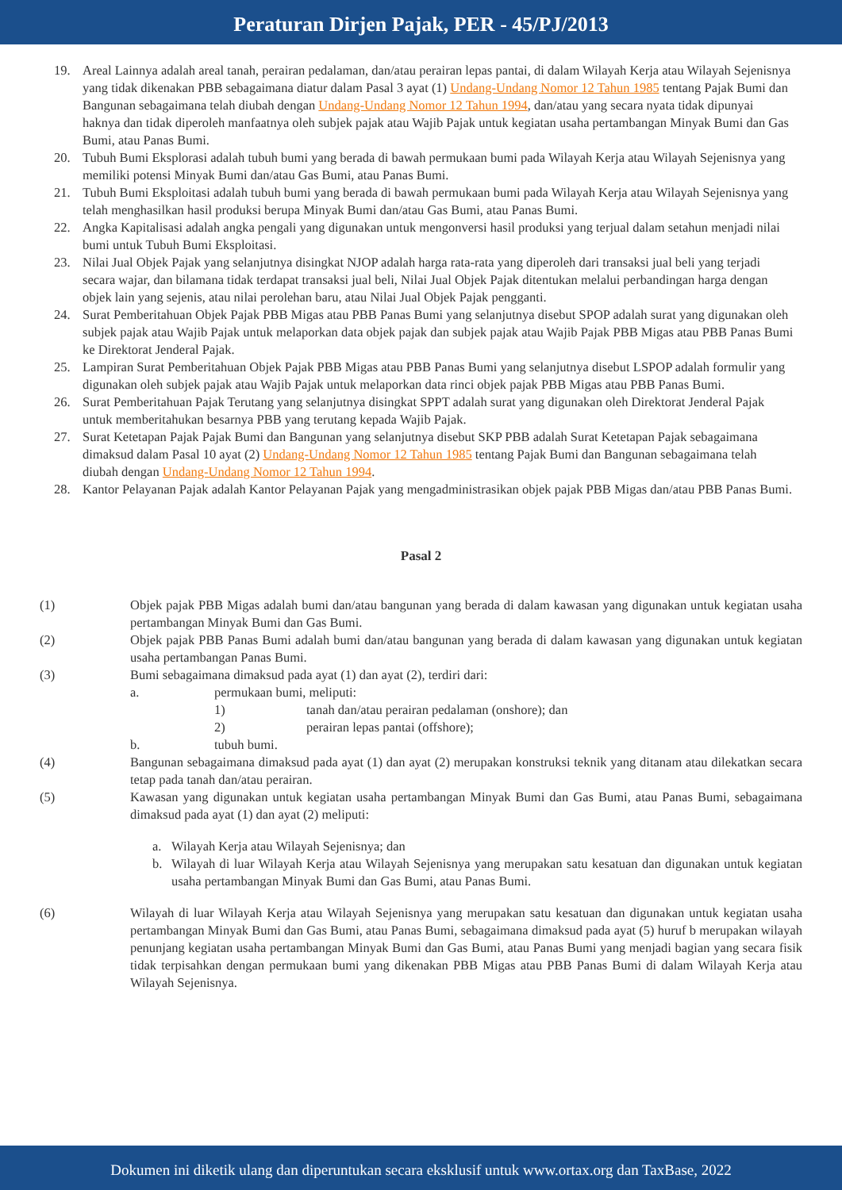Peraturan Dirjen Pajak, PER - 45/PJ/2013
19. Areal Lainnya adalah areal tanah, perairan pedalaman, dan/atau perairan lepas pantai, di dalam Wilayah Kerja atau Wilayah Sejenisnya yang tidak dikenakan PBB sebagaimana diatur dalam Pasal 3 ayat (1) Undang-Undang Nomor 12 Tahun 1985 tentang Pajak Bumi dan Bangunan sebagaimana telah diubah dengan Undang-Undang Nomor 12 Tahun 1994, dan/atau yang secara nyata tidak dipunyai haknya dan tidak diperoleh manfaatnya oleh subjek pajak atau Wajib Pajak untuk kegiatan usaha pertambangan Minyak Bumi dan Gas Bumi, atau Panas Bumi.
20. Tubuh Bumi Eksplorasi adalah tubuh bumi yang berada di bawah permukaan bumi pada Wilayah Kerja atau Wilayah Sejenisnya yang memiliki potensi Minyak Bumi dan/atau Gas Bumi, atau Panas Bumi.
21. Tubuh Bumi Eksploitasi adalah tubuh bumi yang berada di bawah permukaan bumi pada Wilayah Kerja atau Wilayah Sejenisnya yang telah menghasilkan hasil produksi berupa Minyak Bumi dan/atau Gas Bumi, atau Panas Bumi.
22. Angka Kapitalisasi adalah angka pengali yang digunakan untuk mengonversi hasil produksi yang terjual dalam setahun menjadi nilai bumi untuk Tubuh Bumi Eksploitasi.
23. Nilai Jual Objek Pajak yang selanjutnya disingkat NJOP adalah harga rata-rata yang diperoleh dari transaksi jual beli yang terjadi secara wajar, dan bilamana tidak terdapat transaksi jual beli, Nilai Jual Objek Pajak ditentukan melalui perbandingan harga dengan objek lain yang sejenis, atau nilai perolehan baru, atau Nilai Jual Objek Pajak pengganti.
24. Surat Pemberitahuan Objek Pajak PBB Migas atau PBB Panas Bumi yang selanjutnya disebut SPOP adalah surat yang digunakan oleh subjek pajak atau Wajib Pajak untuk melaporkan data objek pajak dan subjek pajak atau Wajib Pajak PBB Migas atau PBB Panas Bumi ke Direktorat Jenderal Pajak.
25. Lampiran Surat Pemberitahuan Objek Pajak PBB Migas atau PBB Panas Bumi yang selanjutnya disebut LSPOP adalah formulir yang digunakan oleh subjek pajak atau Wajib Pajak untuk melaporkan data rinci objek pajak PBB Migas atau PBB Panas Bumi.
26. Surat Pemberitahuan Pajak Terutang yang selanjutnya disingkat SPPT adalah surat yang digunakan oleh Direktorat Jenderal Pajak untuk memberitahukan besarnya PBB yang terutang kepada Wajib Pajak.
27. Surat Ketetapan Pajak Pajak Bumi dan Bangunan yang selanjutnya disebut SKP PBB adalah Surat Ketetapan Pajak sebagaimana dimaksud dalam Pasal 10 ayat (2) Undang-Undang Nomor 12 Tahun 1985 tentang Pajak Bumi dan Bangunan sebagaimana telah diubah dengan Undang-Undang Nomor 12 Tahun 1994.
28. Kantor Pelayanan Pajak adalah Kantor Pelayanan Pajak yang mengadministrasikan objek pajak PBB Migas dan/atau PBB Panas Bumi.
Pasal 2
(1) Objek pajak PBB Migas adalah bumi dan/atau bangunan yang berada di dalam kawasan yang digunakan untuk kegiatan usaha pertambangan Minyak Bumi dan Gas Bumi.
(2) Objek pajak PBB Panas Bumi adalah bumi dan/atau bangunan yang berada di dalam kawasan yang digunakan untuk kegiatan usaha pertambangan Panas Bumi.
(3) Bumi sebagaimana dimaksud pada ayat (1) dan ayat (2), terdiri dari:
a. permukaan bumi, meliputi:
1) tanah dan/atau perairan pedalaman (onshore); dan
2) perairan lepas pantai (offshore);
b. tubuh bumi.
(4) Bangunan sebagaimana dimaksud pada ayat (1) dan ayat (2) merupakan konstruksi teknik yang ditanam atau dilekatkan secara tetap pada tanah dan/atau perairan.
(5) Kawasan yang digunakan untuk kegiatan usaha pertambangan Minyak Bumi dan Gas Bumi, atau Panas Bumi, sebagaimana dimaksud pada ayat (1) dan ayat (2) meliputi:
a. Wilayah Kerja atau Wilayah Sejenisnya; dan
b. Wilayah di luar Wilayah Kerja atau Wilayah Sejenisnya yang merupakan satu kesatuan dan digunakan untuk kegiatan usaha pertambangan Minyak Bumi dan Gas Bumi, atau Panas Bumi.
(6) Wilayah di luar Wilayah Kerja atau Wilayah Sejenisnya yang merupakan satu kesatuan dan digunakan untuk kegiatan usaha pertambangan Minyak Bumi dan Gas Bumi, atau Panas Bumi, sebagaimana dimaksud pada ayat (5) huruf b merupakan wilayah penunjang kegiatan usaha pertambangan Minyak Bumi dan Gas Bumi, atau Panas Bumi yang menjadi bagian yang secara fisik tidak terpisahkan dengan permukaan bumi yang dikenakan PBB Migas atau PBB Panas Bumi di dalam Wilayah Kerja atau Wilayah Sejenisnya.
Dokumen ini diketik ulang dan diperuntukan secara eksklusif untuk www.ortax.org dan TaxBase, 2022